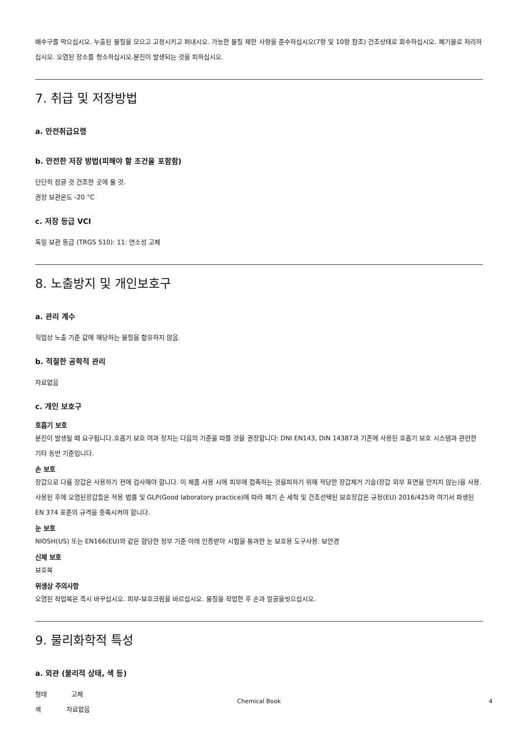배수구를 막으십시오. 누출된 물질을 모으고 고정시키고 퍼내시오. 가능한 물질 제한 사항을 준수하십시오(7항 및 10항 참조) 건조상태로 회수하십시오. 폐기물로 처리하십시오. 오염된 장소를 청소하십시오.분진이 발생되는 것을 피하십시오.
7. 취급 및 저장방법
a. 안전취급요령
b. 안전한 저장 방법(피해야 할 조건을 포함함)
단단히 잠글 것 건조한 곳에 둘 것.
권장 보관온도 -20 °C
c. 저장 등급 VCI
독일 보관 등급 (TRGS 510): 11: 연소성 고체
8. 노출방지 및 개인보호구
a. 관리 계수
직업상 노출 기준 값에 해당하는 물질을 함유하지 않음.
b. 적절한 공학적 관리
자료없음
c. 개인 보호구
호흡기 보호
분진이 발생될 때 요구됩니다.호흡기 보호 여과 장치는 다음의 기준을 따를 것을 권장합니다: DNI EN143, DIN 14387과 기존에 사용된 호흡기 보호 시스템과 관련한 기타 동반 기준입니다.
손 보호
장갑으로 다룸 장갑은 사용하기 전에 검사해야 합니다. 이 제품 사용 시에 피부에 접촉하는 것을피하기 위해 적당한 장갑제거 기술(장갑 외부 표면을 만지지 않는)을 사용. 사용된 후에 오염된장갑들은 적용 법률 및 GLP(Good laboratory practice)에 따라 폐기 손 세척 및 건조선택된 보호장갑은 규정(EU) 2016/425와 여기서 파생된 EN 374 표준의 규격을 충족시켜야 합니다.
눈 보호
NIOSH(US) 또는 EN166(EU)와 같은 합당한 정부 기준 아래 인증받아 시험을 통과한 눈 보호용 도구사용. 보안경
신체 보호
보호복
위생상 주의사항
오염된 작업복은 즉시 바꾸십시오. 피부-보호크림을 바르십시오. 물질을 작업한 후 손과 얼굴을씻으십시오.
9. 물리화학적 특성
a. 외관 (물리적 상태, 색 등)
형태 고체
색 자료없음
Chemical Book 4